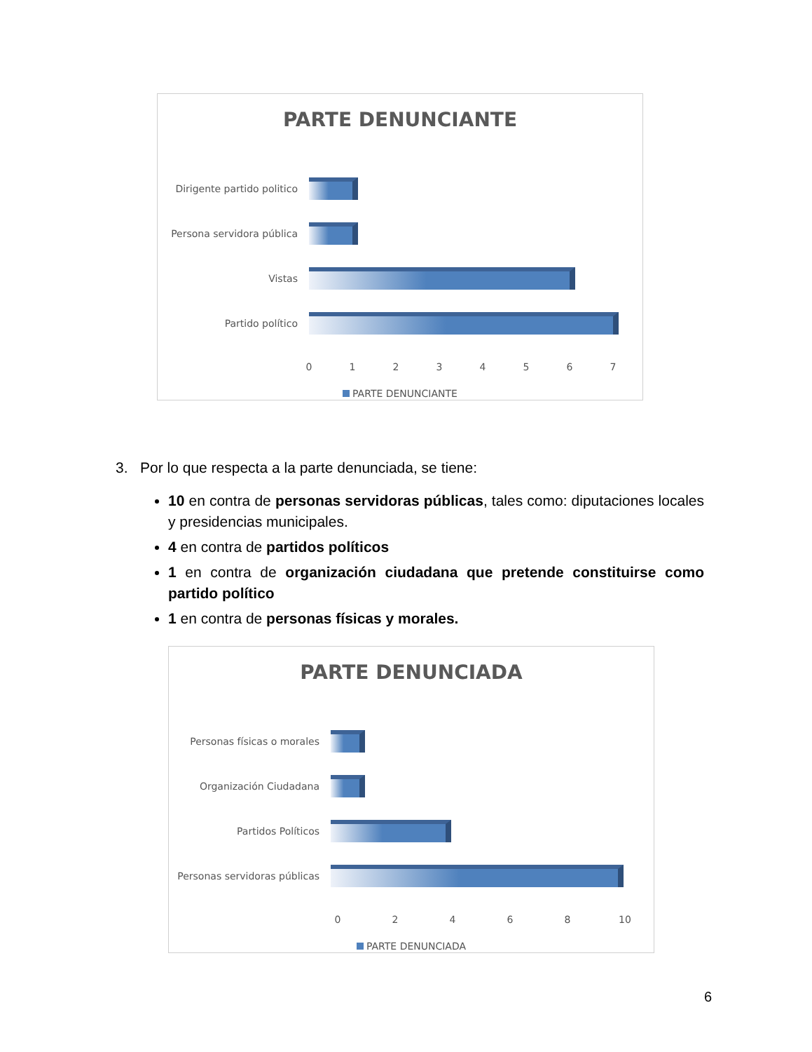PARTE DENUNCIANTE
Dirigente partido politico
Persona servidora pública
Vistas
Partido político
01234567
PARTE DENUNCIANTE
3. Por lo que respecta a la parte denunciada, se tiene:
10 en contra de personas servidoras públicas, tales como: diputaciones locales y presidencias municipales.
4 en contra de partidos políticos
1 en contra de organización ciudadana que pretende constituirse como partido político
1 en contra de personas físicas y morales.
PARTE DENUNCIADA
Personas físicas o morales
Organización Ciudadana
Partidos Políticos
Personas servidoras públicas
02468 10
PARTE DENUNCIADA
6